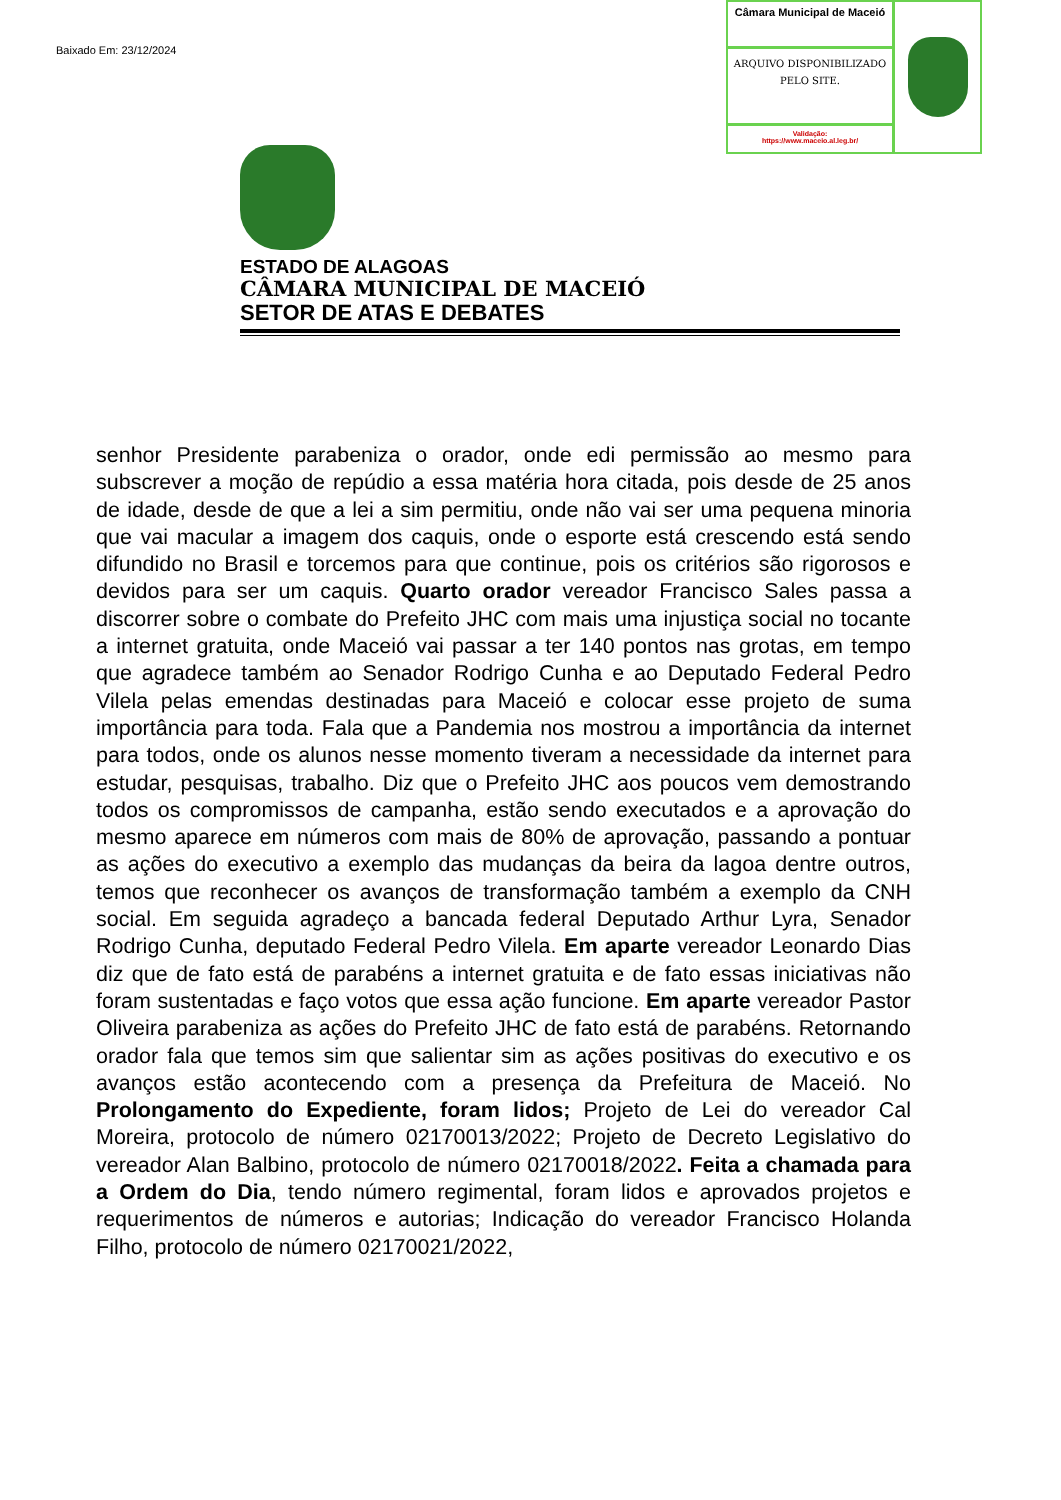Baixado Em: 23/12/2024
Câmara Municipal de Maceió
ARQUIVO DISPONIBILIZADO PELO SITE.
Validação:
https://www.maceio.al.leg.br/
ESTADO DE ALAGOAS
CÂMARA MUNICIPAL DE MACEIÓ
SETOR DE ATAS E DEBATES
senhor Presidente parabeniza o orador, onde edi permissão ao mesmo para subscrever a moção de repúdio a essa matéria hora citada, pois desde de 25 anos de idade, desde de que a lei a sim permitiu, onde não vai ser uma pequena minoria que vai macular a imagem dos caquis, onde o esporte está crescendo está sendo difundido no Brasil e torcemos para que continue, pois os critérios são rigorosos e devidos para ser um caquis. Quarto orador vereador Francisco Sales passa a discorrer sobre o combate do Prefeito JHC com mais uma injustiça social no tocante a internet gratuita, onde Maceió vai passar a ter 140 pontos nas grotas, em tempo que agradece também ao Senador Rodrigo Cunha e ao Deputado Federal Pedro Vilela pelas emendas destinadas para Maceió e colocar esse projeto de suma importância para toda. Fala que a Pandemia nos mostrou a importância da internet para todos, onde os alunos nesse momento tiveram a necessidade da internet para estudar, pesquisas, trabalho. Diz que o Prefeito JHC aos poucos vem demostrando todos os compromissos de campanha, estão sendo executados e a aprovação do mesmo aparece em números com mais de 80% de aprovação, passando a pontuar as ações do executivo a exemplo das mudanças da beira da lagoa dentre outros, temos que reconhecer os avanços de transformação também a exemplo da CNH social. Em seguida agradeço a bancada federal Deputado Arthur Lyra, Senador Rodrigo Cunha, deputado Federal Pedro Vilela. Em aparte vereador Leonardo Dias diz que de fato está de parabéns a internet gratuita e de fato essas iniciativas não foram sustentadas e faço votos que essa ação funcione. Em aparte vereador Pastor Oliveira parabeniza as ações do Prefeito JHC de fato está de parabéns. Retornando orador fala que temos sim que salientar sim as ações positivas do executivo e os avanços estão acontecendo com a presença da Prefeitura de Maceió. No Prolongamento do Expediente, foram lidos; Projeto de Lei do vereador Cal Moreira, protocolo de número 02170013/2022; Projeto de Decreto Legislativo do vereador Alan Balbino, protocolo de número 02170018/2022. Feita a chamada para a Ordem do Dia, tendo número regimental, foram lidos e aprovados projetos e requerimentos de números e autorias; Indicação do vereador Francisco Holanda Filho, protocolo de número 02170021/2022,